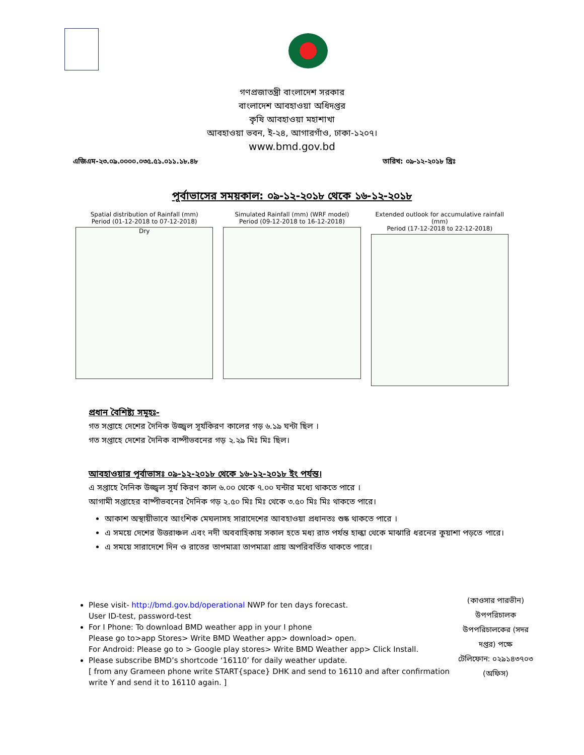গণপ্রজাতন্ত্রী বাংলাদেশ সরকার
বাংলাদেশ আবহাওয়া অধিদপ্তর
কৃষি আবহাওয়া মহাশাখা
আবহাওয়া ভবন, ই-২৪, আগারগাঁও, ঢাকা-১২০৭।
www.bmd.gov.bd
এজিএম-২৩.০৯.০০০০.০৩৫.৫১.০১১.১৮.৪৮ তারিখ: ০৯-১২-২০১৮ খ্রিঃ
পূর্বাভাসের সময়কাল: ০৯-১২-২০১৮ থেকে ১৬-১২-২০১৮
Spatial distribution of Rainfall (mm)
Period (01-12-2018 to 07-12-2018)
Dry
Simulated Rainfall (mm) (WRF model)
Period (09-12-2018 to 16-12-2018)
Extended outlook for accumulative rainfall (mm)
Period (17-12-2018 to 22-12-2018)
প্রধান বৈশিষ্ট্য সমূহঃ-
গত সপ্তাহে দেশের দৈনিক উজ্জ্বল সূর্যকিরণ কালের গড় ৬.১৯ ঘন্টা ছিল ।
গত সপ্তাহে দেশের দৈনিক বাষ্পীভবনের গড় ২.২৯ মিঃ মিঃ ছিল।
আবহাওয়ার পূর্বাভাসঃ ০৯-১২-২০১৮ থেকে ১৬-১২-২০১৮ ইং পর্যন্ত।
এ সপ্তাহে দৈনিক উজ্জ্বল সূর্য কিরণ কাল ৬.০০ থেকে ৭.০০ ঘন্টার মধ্যে থাকতে পারে ।
আগামী সপ্তাহের বাষ্পীভবনের দৈনিক গড় ২.৫০ মিঃ মিঃ থেকে ৩.৫০ মিঃ মিঃ থাকতে পারে।
আকাশ অস্থায়ীভাবে আংশিক মেঘলাসহ সারাদেশের আবহাওয়া প্রধানতঃ শুষ্ক থাকতে পারে ।
এ সময়ে দেশের উত্তরাঞ্চল এবং নদী অববাহিকায় সকাল হতে মধ্য রাত পর্যন্ত হাল্কা থেকে মাঝারি ধরনের কুয়াশা পড়তে পারে।
এ সময়ে সারাদেশে দিন ও রাতের তাপমাত্রা তাপমাত্রা প্রায় অপরিবর্তিত থাকতে পারে।
Plese visit- http://bmd.gov.bd/operational NWP for ten days forecast.
User ID-test, password-test
For I Phone: To download BMD weather app in your I phone
Please go to>app Stores> Write BMD Weather app> download> open.
For Android: Please go to > Google play stores> Write BMD Weather app> Click Install.
Please subscribe BMD’s shortcode ‘16110’ for daily weather update.
[ from any Grameen phone write START{space} DHK and send to 16110 and after confirmation write Y and send it to 16110 again. ]
(কাওসার পারভীন)
উপপরিচালক
উপপরিচালকের (সদর দপ্তর) পক্ষে
টেলিফোন: ০২৯১৪৩৭০৩ (অফিস)